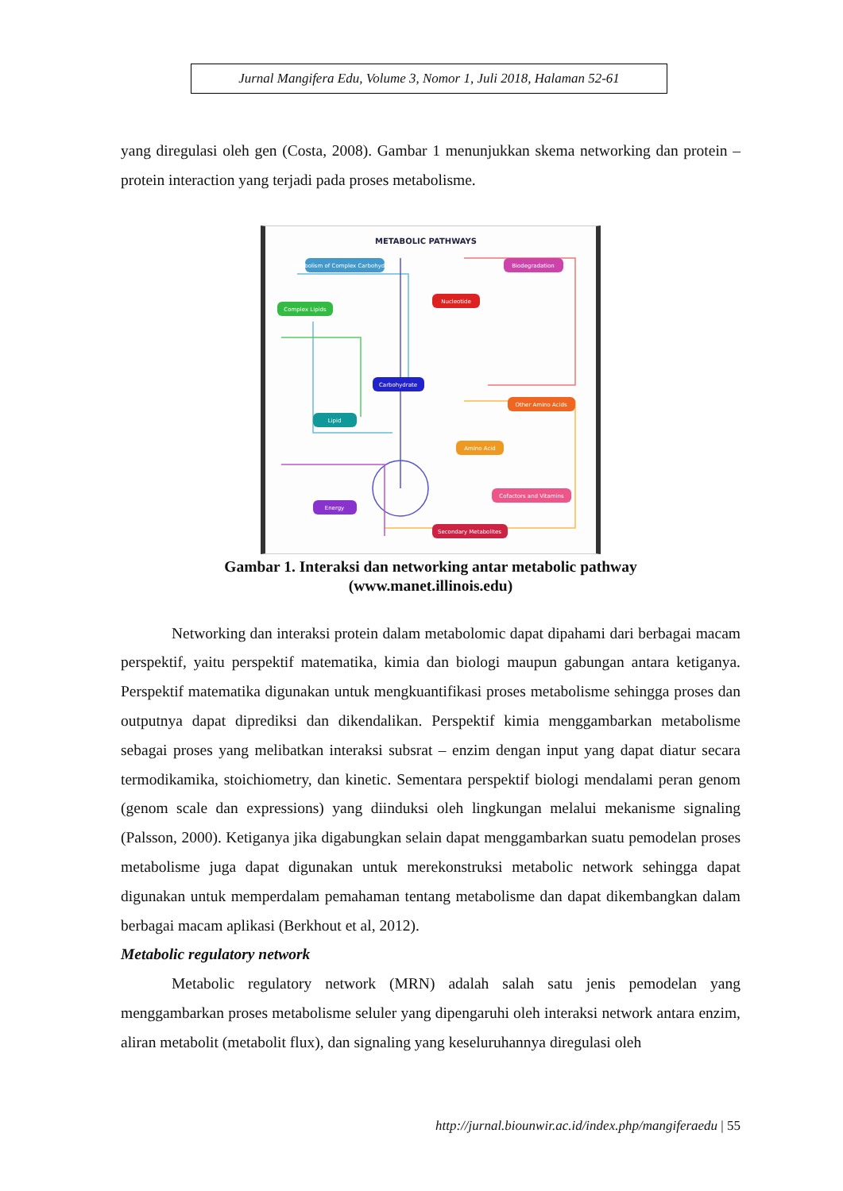Jurnal Mangifera Edu, Volume 3, Nomor 1, Juli 2018, Halaman 52-61
yang diregulasi oleh gen (Costa, 2008). Gambar 1 menunjukkan skema networking dan protein – protein interaction yang terjadi pada proses metabolisme.
METABOLIC PATHWAYS
Metabolism of Complex Carbohydrates
Biodegradation
Nucleotide
Complex Lipids
Carbohydrate
Other Amino Acids
Lipid
Amino Acid
Cofactors and Vitamins
Energy
Secondary Metabolites
Gambar 1. Interaksi dan networking antar metabolic pathway
(www.manet.illinois.edu)
Networking dan interaksi protein dalam metabolomic dapat dipahami dari berbagai macam perspektif, yaitu perspektif matematika, kimia dan biologi maupun gabungan antara ketiganya. Perspektif matematika digunakan untuk mengkuantifikasi proses metabolisme sehingga proses dan outputnya dapat diprediksi dan dikendalikan. Perspektif kimia menggambarkan metabolisme sebagai proses yang melibatkan interaksi subsrat – enzim dengan input yang dapat diatur secara termodikamika, stoichiometry, dan kinetic. Sementara perspektif biologi mendalami peran genom (genom scale dan expressions) yang diinduksi oleh lingkungan melalui mekanisme signaling (Palsson, 2000). Ketiganya jika digabungkan selain dapat menggambarkan suatu pemodelan proses metabolisme juga dapat digunakan untuk merekonstruksi metabolic network sehingga dapat digunakan untuk memperdalam pemahaman tentang metabolisme dan dapat dikembangkan dalam berbagai macam aplikasi (Berkhout et al, 2012).
Metabolic regulatory network
Metabolic regulatory network (MRN) adalah salah satu jenis pemodelan yang menggambarkan proses metabolisme seluler yang dipengaruhi oleh interaksi network antara enzim, aliran metabolit (metabolit flux), dan signaling yang keseluruhannya diregulasi oleh
http://jurnal.biounwir.ac.id/index.php/mangiferaedu | 55